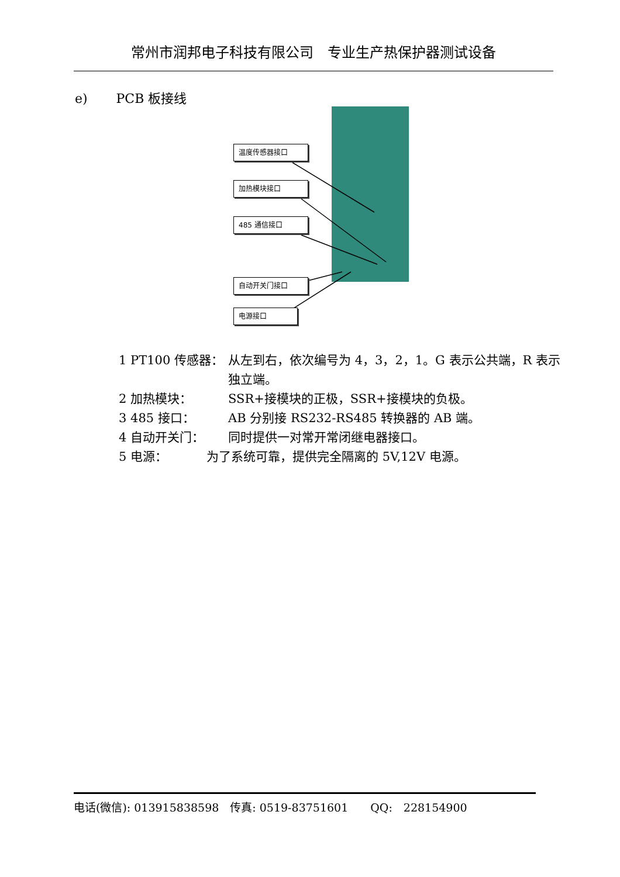常州市润邦电子科技有限公司　专业生产热保护器测试设备
e) PCB 板接线
温度传感器接口
加热模块接口
485 通信接口
自动开关门接口
电源接口
1 PT100 传感器： 从左到右，依次编号为 4，3，2，1。G 表示公共端，R 表示独立端。
2 加热模块： SSR+接模块的正极，SSR+接模块的负极。
3 485 接口： AB 分别接 RS232-RS485 转换器的 AB 端。
4 自动开关门： 同时提供一对常开常闭继电器接口。
5 电源： 为了系统可靠，提供完全隔离的 5V,12V 电源。
电话(微信): 013915838598　传真: 0519-83751601　　QQ:　228154900